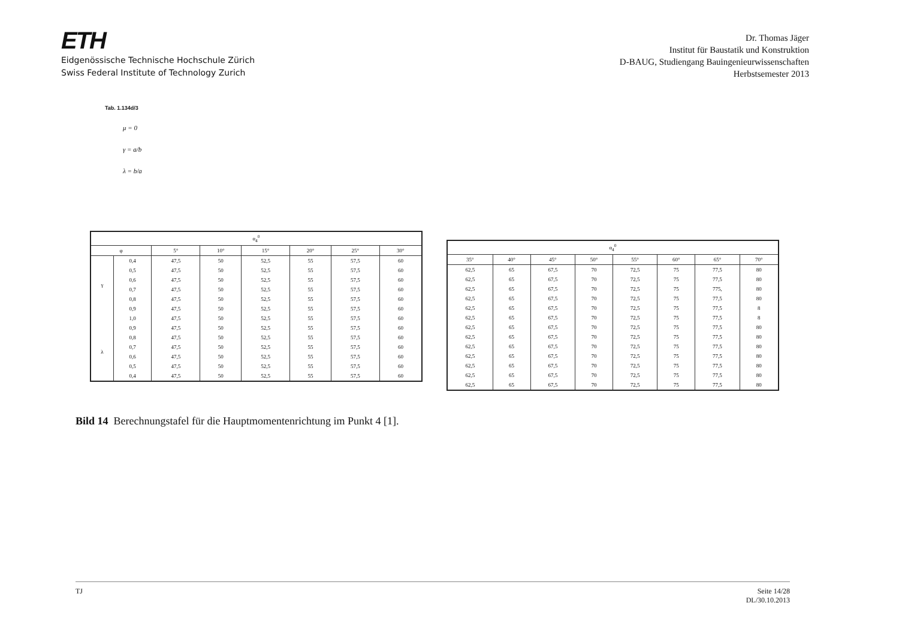ETH
Eidgenössische Technische Hochschule Zürich
Swiss Federal Institute of Technology Zurich
Dr. Thomas Jäger
Institut für Baustatik und Konstruktion
D-BAUG, Studiengang Bauingenieurwissenschaften
Herbstsemester 2013
Tab. 1.134d/3
μ = 0
γ = a/b
λ = b/a
| α<sub>4</sub><sup>0</sup> | | | | | | | |
| --- | --- | --- | --- | --- | --- | --- | --- |
| φ | | 5° | 10° | 15° | 20° | 25° | 30° |
| γ | 0,4 | 47,5 | 50 | 52,5 | 55 | 57,5 | 60 |
| | 0,5 | 47,5 | 50 | 52,5 | 55 | 57,5 | 60 |
| | 0,6 | 47,5 | 50 | 52,5 | 55 | 57,5 | 60 |
| | 0,7 | 47,5 | 50 | 52,5 | 55 | 57,5 | 60 |
| | 0,8 | 47,5 | 50 | 52,5 | 55 | 57,5 | 60 |
| | 0,9 | 47,5 | 50 | 52,5 | 55 | 57,5 | 60 |
| | 1,0 | 47,5 | 50 | 52,5 | 55 | 57,5 | 60 |
| λ | 0,9 | 47,5 | 50 | 52,5 | 55 | 57,5 | 60 |
| | 0,8 | 47,5 | 50 | 52,5 | 55 | 57,5 | 60 |
| | 0,7 | 47,5 | 50 | 52,5 | 55 | 57,5 | 60 |
| | 0,6 | 47,5 | 50 | 52,5 | 55 | 57,5 | 60 |
| | 0,5 | 47,5 | 50 | 52,5 | 55 | 57,5 | 60 |
| | 0,4 | 47,5 | 50 | 52,5 | 55 | 57,5 | 60 |
| α<sub>4</sub><sup>0</sup> | | | | | | | |
| --- | --- | --- | --- | --- | --- | --- | --- |
| 35° | 40° | 45° | 50° | 55° | 60° | 65° | 70° |
| 62,5 | 65 | 67,5 | 70 | 72,5 | 75 | 77,5 | 80 |
| 62,5 | 65 | 67,5 | 70 | 72,5 | 75 | 77,5 | 80 |
| 62,5 | 65 | 67,5 | 70 | 72,5 | 75 | 775, | 80 |
| 62,5 | 65 | 67,5 | 70 | 72,5 | 75 | 77,5 | 80 |
| 62,5 | 65 | 67,5 | 70 | 72,5 | 75 | 77,5 | 8 |
| 62,5 | 65 | 67,5 | 70 | 72,5 | 75 | 77,5 | 8 |
| 62,5 | 65 | 67,5 | 70 | 72,5 | 75 | 77,5 | 80 |
| 62,5 | 65 | 67,5 | 70 | 72,5 | 75 | 77,5 | 80 |
| 62,5 | 65 | 67,5 | 70 | 72,5 | 75 | 77,5 | 80 |
| 62,5 | 65 | 67,5 | 70 | 72,5 | 75 | 77,5 | 80 |
| 62,5 | 65 | 67,5 | 70 | 72,5 | 75 | 77,5 | 80 |
| 62,5 | 65 | 67,5 | 70 | 72,5 | 75 | 77,5 | 80 |
| 62,5 | 65 | 67,5 | 70 | 72,5 | 75 | 77,5 | 80 |
Bild 14 Berechnungstafel für die Hauptmomentenrichtung im Punkt 4 [1].
TJ Seite 14/28
DL/30.10.2013